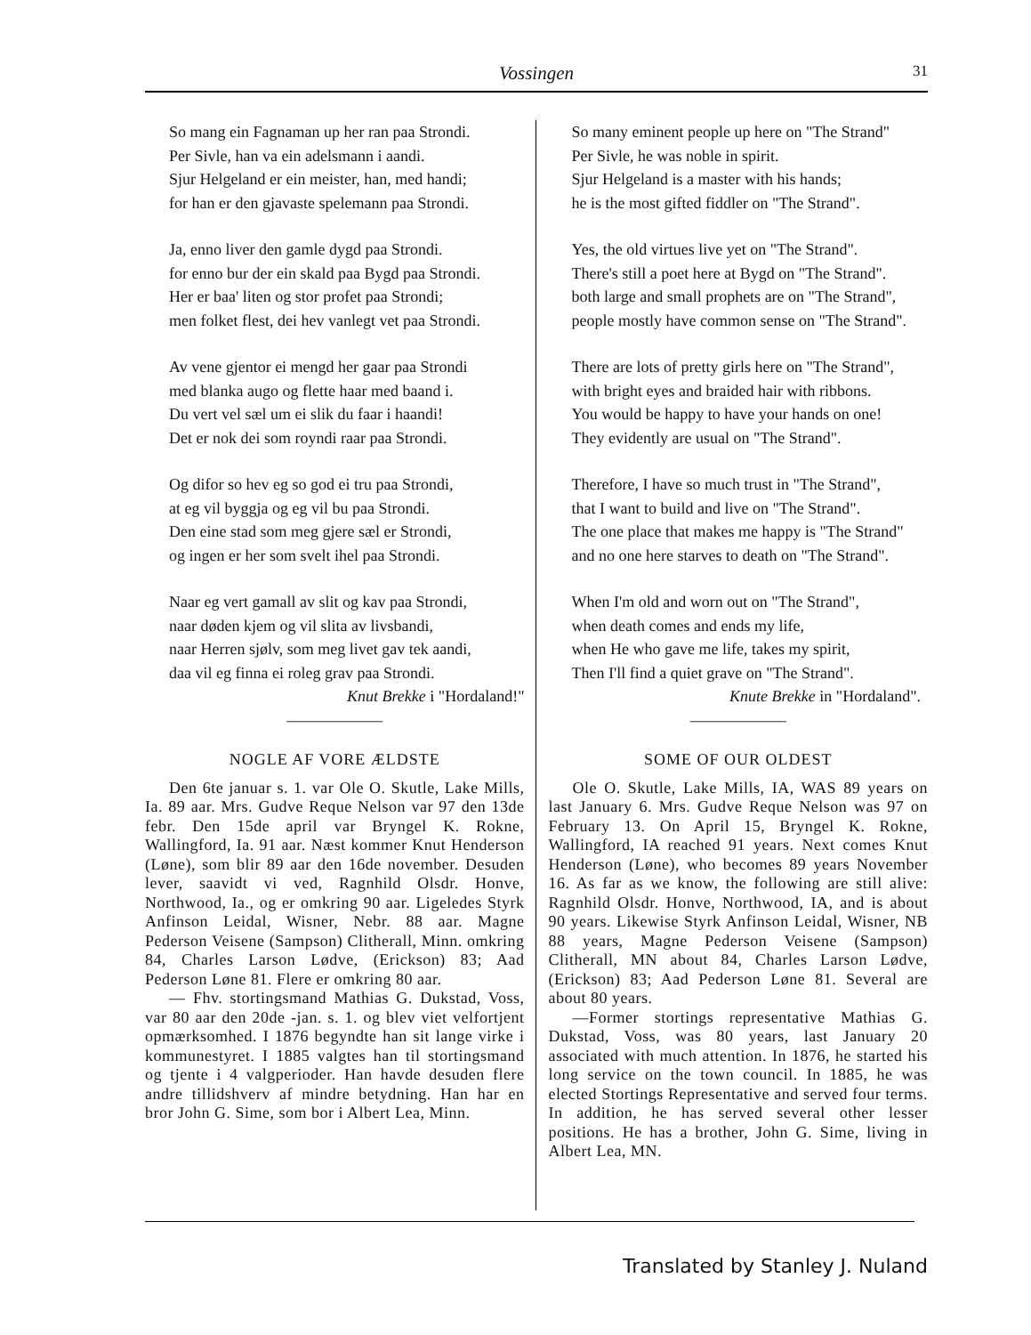Vossingen 31
So mang ein Fagnaman up her ran paa Strondi.
Per Sivle, han va ein adelsmann i aandi.
Sjur Helgeland er ein meister, han, med handi;
for han er den gjavaste spelemann paa Strondi.
Ja, enno liver den gamle dygd paa Strondi.
for enno bur der ein skald paa Bygd paa Strondi.
Her er baa' liten og stor profet paa Strondi;
men folket flest, dei hev vanlegt vet paa Strondi.
Av vene gjentor ei mengd her gaar paa Strondi
med blanka augo og flette haar med baand i.
Du vert vel sæl um ei slik du faar i haandi!
Det er nok dei som royndi raar paa Strondi.
Og difor so hev eg so god ei tru paa Strondi,
at eg vil byggja og eg vil bu paa Strondi.
Den eine stad som meg gjere sæl er Strondi,
og ingen er her som svelt ihel paa Strondi.
Naar eg vert gamall av slit og kav paa Strondi,
naar døden kjem og vil slita av livsbandi,
naar Herren sjølv, som meg livet gav tek aandi,
daa vil eg finna ei roleg grav paa Strondi.
Knut Brekke i "Hordaland!"
——————
NOGLE AF VORE ÆLDSTE
Den 6te januar s. 1. var Ole O. Skutle, Lake Mills, Ia. 89 aar. Mrs. Gudve Reque Nelson var 97 den 13de febr. Den 15de april var Bryngel K. Rokne, Wallingford, Ia. 91 aar. Næst kommer Knut Henderson (Løne), som blir 89 aar den 16de november. Desuden lever, saavidt vi ved, Ragnhild Olsdr. Honve, Northwood, Ia., og er omkring 90 aar. Ligeledes Styrk Anfinson Leidal, Wisner, Nebr. 88 aar. Magne Pederson Veisene (Sampson) Clitherall, Minn. omkring 84, Charles Larson Lødve, (Erickson) 83; Aad Pederson Løne 81. Flere er omkring 80 aar.
— Fhv. stortingsmand Mathias G. Dukstad, Voss, var 80 aar den 20de -jan. s. 1. og blev viet velfortjent opmærksomhed. I 1876 begyndte han sit lange virke i kommunestyret. I 1885 valgtes han til stortingsmand og tjente i 4 valgperioder. Han havde desuden flere andre tillidshverv af mindre betydning. Han har en bror John G. Sime, som bor i Albert Lea, Minn.
So many eminent people up here on "The Strand"
Per Sivle, he was noble in spirit.
Sjur Helgeland is a master with his hands;
he is the most gifted fiddler on "The Strand".
Yes, the old virtues live yet on "The Strand".
There's still a poet here at Bygd on "The Strand".
both large and small prophets are on "The Strand",
people mostly have common sense on "The Strand".
There are lots of pretty girls here on "The Strand",
with bright eyes and braided hair with ribbons.
You would be happy to have your hands on one!
They evidently are usual on "The Strand".
Therefore, I have so much trust in "The Strand",
that I want to build and live on "The Strand".
The one place that makes me happy is "The Strand"
and no one here starves to death on "The Strand".
When I'm old and worn out on "The Strand",
when death comes and ends my life,
when He who gave me life, takes my spirit,
Then I'll find a quiet grave on "The Strand".
Knute Brekke in "Hordaland".
——————
SOME OF OUR OLDEST
Ole O. Skutle, Lake Mills, IA, WAS 89 years on last January 6. Mrs. Gudve Reque Nelson was 97 on February 13. On April 15, Bryngel K. Rokne, Wallingford, IA reached 91 years. Next comes Knut Henderson (Løne), who becomes 89 years November 16. As far as we know, the following are still alive: Ragnhild Olsdr. Honve, Northwood, IA, and is about 90 years. Likewise Styrk Anfinson Leidal, Wisner, NB 88 years, Magne Pederson Veisene (Sampson) Clitherall, MN about 84, Charles Larson Lødve, (Erickson) 83; Aad Pederson Løne 81. Several are about 80 years.
—Former stortings representative Mathias G. Dukstad, Voss, was 80 years, last January 20 associated with much attention. In 1876, he started his long service on the town council. In 1885, he was elected Stortings Representative and served four terms. In addition, he has served several other lesser positions. He has a brother, John G. Sime, living in Albert Lea, MN.
Translated by Stanley J. Nuland